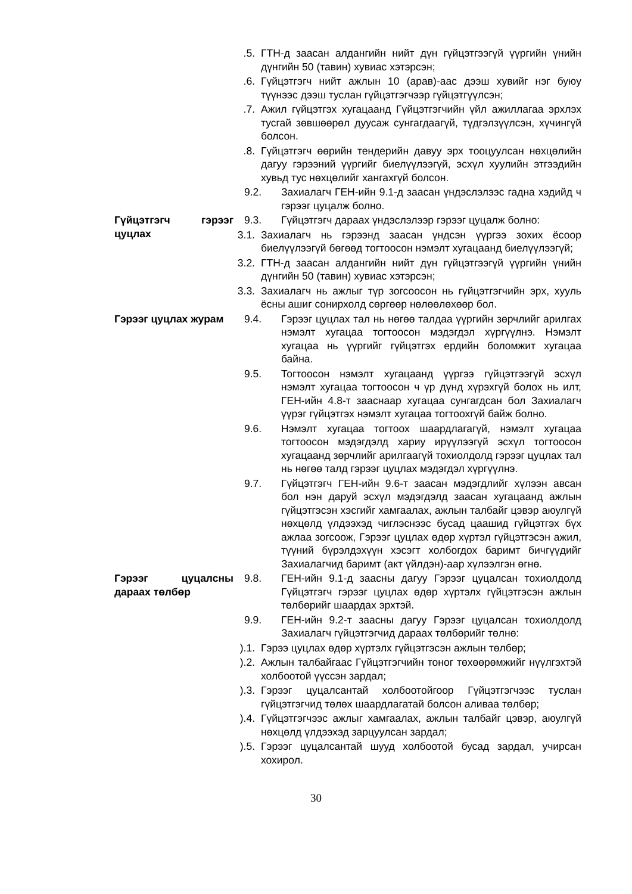.5. ГТН-д заасан алдангийн нийт дүн гүйцэтгээгүй үүргийн үнийн дүнгийн 50 (тавин) хувиас хэтэрсэн;
.6. Гүйцэтгэгч нийт ажлын 10 (арав)-аас дээш хувийг нэг буюу түүнээс дээш туслан гүйцэтгэгчээр гүйцэтгүүлсэн;
.7. Ажил гүйцэтгэх хугацаанд Гүйцэтгэгчийн үйл ажиллагаа эрхлэх тусгай зөвшөөрөл дуусаж сунгагдаагүй, түдгэлзүүлсэн, хүчингүй болсон.
.8. Гүйцэтгэгч өөрийн тендерийн давуу эрх тооцуулсан нөхцөлийн дагуу гэрээний үүргийг биелүүлээгүй, эсхүл хуулийн этгээдийн хувьд тус нөхцөлийг хангахгүй болсон.
9.2. Захиалагч ГЕН-ийн 9.1-д заасан үндэслэлээс гадна хэдийд ч гэрээг цуцалж болно.
Гүйцэтгэгч гэрээг цуцлах
9.3. Гүйцэтгэгч дараах үндэслэлээр гэрээг цуцалж болно:
3.1. Захиалагч нь гэрээнд заасан үндсэн үүргээ зохих ёсоор биелүүлээгүй бөгөөд тогтоосон нэмэлт хугацаанд биелүүлээгүй;
3.2. ГТН-д заасан алдангийн нийт дүн гүйцэтгээгүй үүргийн үнийн дүнгийн 50 (тавин) хувиас хэтэрсэн;
3.3. Захиалагч нь ажлыг түр зогсоосон нь гүйцэтгэгчийн эрх, хууль ёсны ашиг сонирхолд сөргөөр нөлөөлөхөөр бол.
Гэрээг цуцлах журам 9.4. Гэрээг цуцлах тал нь нөгөө талдаа үүргийн зөрчлийг арилгах нэмэлт хугацаа тогтоосон мэдэгдэл хүргүүлнэ. Нэмэлт хугацаа нь үүргийг гүйцэтгэх ердийн боломжит хугацаа байна.
9.5. Тогтоосон нэмэлт хугацаанд үүргээ гүйцэтгээгүй эсхүл нэмэлт хугацаа тогтоосон ч үр дүнд хүрэхгүй болох нь илт, ГЕН-ийн 4.8-т зааснаар хугацаа сунгагдсан бол Захиалагч үүрэг гүйцэтгэх нэмэлт хугацаа тогтоохгүй байж болно.
9.6. Нэмэлт хугацаа тогтоох шаардлагагүй, нэмэлт хугацаа тогтоосон мэдэгдэлд хариу ирүүлээгүй эсхүл тогтоосон хугацаанд зөрчлийг арилгаагүй тохиолдолд гэрээг цуцлах тал нь нөгөө талд гэрээг цуцлах мэдэгдэл хүргүүлнэ.
9.7. Гүйцэтгэгч ГЕН-ийн 9.6-т заасан мэдэгдлийг хүлээн авсан бол нэн даруй эсхүл мэдэгдэлд заасан хугацаанд ажлын гүйцэтгэсэн хэсгийг хамгаалах, ажлын талбайг цэвэр аюулгүй нөхцөлд үлдээхэд чиглэснээс бусад цаашид гүйцэтгэх бүх ажлаа зогсоож, Гэрээг цуцлах өдөр хүртэл гүйцэтгэсэн ажил, түүний бүрэлдэхүүн хэсэгт холбогдох баримт бичгүүдийг Захиалагчид баримт (акт үйлдэн)-аар хүлээлгэн өгнө.
Гэрээг цуцалсны дараах төлбөр
9.8. ГЕН-ийн 9.1-д заасны дагуу Гэрээг цуцалсан тохиолдолд Гүйцэтгэгч гэрээг цуцлах өдөр хүртэлх гүйцэтгэсэн ажлын төлбөрийг шаардах эрхтэй.
9.9. ГЕН-ийн 9.2-т заасны дагуу Гэрээг цуцалсан тохиолдолд Захиалагч гүйцэтгэгчид дараах төлбөрийг төлнө:
).1. Гэрээ цуцлах өдөр хүртэлх гүйцэтгэсэн ажлын төлбөр;
).2. Ажлын талбайгаас Гүйцэтгэгчийн тоног төхөөрөмжийг нүүлгэхтэй холбоотой үүссэн зардал;
).3. Гэрээг цуцалсантай холбоотойгоор Гүйцэтгэгчээс туслан гүйцэтгэгчид төлөх шаардлагатай болсон аливаа төлбөр;
).4. Гүйцэтгэгчээс ажлыг хамгаалах, ажлын талбайг цэвэр, аюулгүй нөхцөлд үлдээхэд зарцуулсан зардал;
).5. Гэрээг цуцалсантай шууд холбоотой бусад зардал, учирсан хохирол.
30